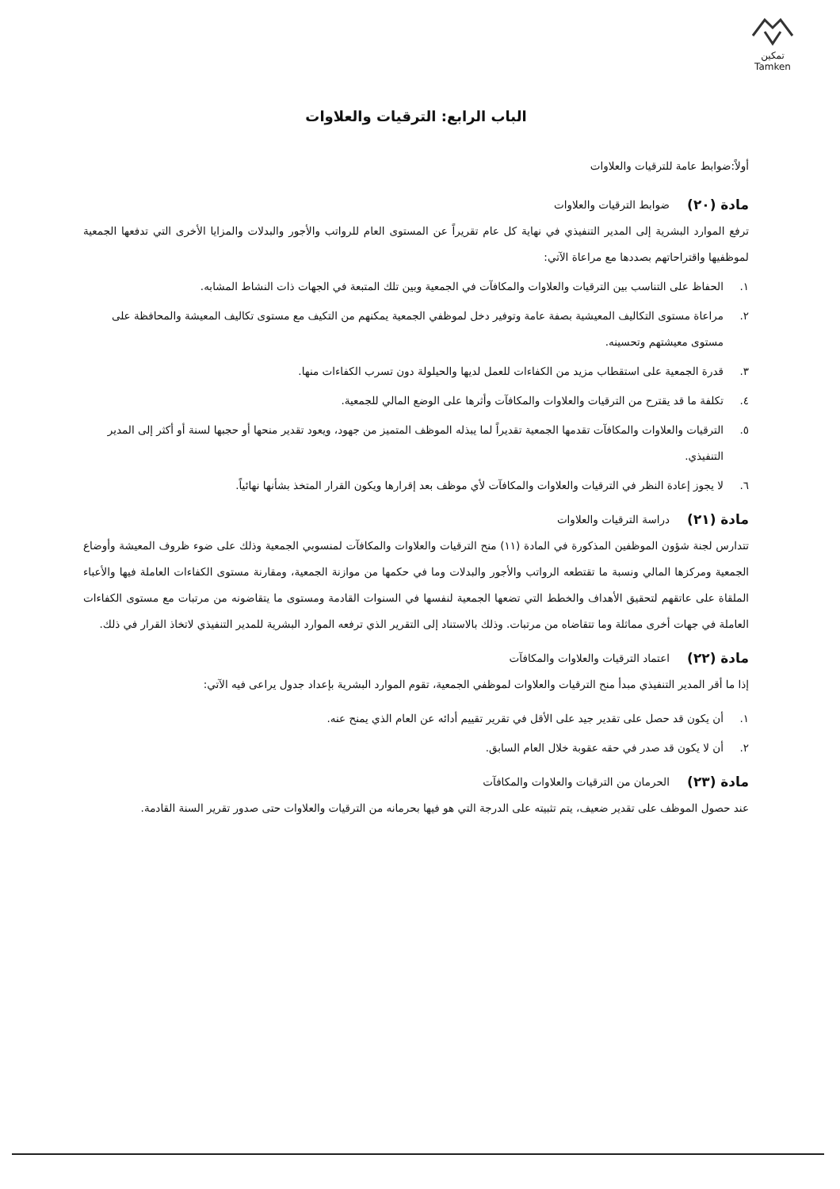تمكين
Tamken
الباب الرابع: الترقيات والعلاوات
أولاً:ضوابط عامة للترقيات والعلاوات
مادة (٢٠)
ضوابط الترقيات والعلاوات
ترفع الموارد البشرية إلى المدير التنفيذي في نهاية كل عام تقريراً عن المستوى العام للرواتب والأجور والبدلات والمزايا الأخرى التي تدفعها الجمعية لموظفيها واقتراحاتهم بصددها مع مراعاة الآتي:
١. الحفاظ على التناسب بين الترقيات والعلاوات والمكافآت في الجمعية وبين تلك المتبعة في الجهات ذات النشاط المشابه.
٢. مراعاة مستوى التكاليف المعيشية بصفة عامة وتوفير دخل لموظفي الجمعية يمكنهم من التكيف مع مستوى تكاليف المعيشة والمحافظة على مستوى معيشتهم وتحسينه.
٣. قدرة الجمعية على استقطاب مزيد من الكفاءات للعمل لديها والحيلولة دون تسرب الكفاءات منها.
٤. تكلفة ما قد يقترح من الترقيات والعلاوات والمكافآت وأثرها على الوضع المالي للجمعية.
٥. الترقيات والعلاوات والمكافآت تقدمها الجمعية تقديراً لما يبذله الموظف المتميز من جهود، ويعود تقدير منحها أو حجبها لسنة أو أكثر إلى المدير التنفيذي.
٦. لا يجوز إعادة النظر في الترقيات والعلاوات والمكافآت لأي موظف بعد إقرارها ويكون القرار المتخذ بشأنها نهائياً.
مادة (٢١)
دراسة الترقيات والعلاوات
تتدارس لجنة شؤون الموظفين المذكورة في المادة (١١) منح الترقيات والعلاوات والمكافآت لمنسوبي الجمعية وذلك على ضوء ظروف المعيشة وأوضاع الجمعية ومركزها المالي ونسبة ما تقتطعه الرواتب والأجور والبدلات وما في حكمها من موازنة الجمعية، ومقارنة مستوى الكفاءات العاملة فيها والأعباء الملقاة على عاتقهم لتحقيق الأهداف والخطط التي تضعها الجمعية لنفسها في السنوات القادمة ومستوى ما يتقاضونه من مرتبات مع مستوى الكفاءات العاملة في جهات أخرى مماثلة وما تتقاضاه من مرتبات. وذلك بالاستناد إلى التقرير الذي ترفعه الموارد البشرية للمدير التنفيذي لاتخاذ القرار في ذلك.
مادة (٢٢)
اعتماد الترقيات والعلاوات والمكافآت
إذا ما أقر المدير التنفيذي مبدأ منح الترقيات والعلاوات لموظفي الجمعية، تقوم الموارد البشرية بإعداد جدول يراعى فيه الآتي:
١. أن يكون قد حصل على تقدير جيد على الأقل في تقرير تقييم أدائه عن العام الذي يمنح عنه.
٢. أن لا يكون قد صدر في حقه عقوبة خلال العام السابق.
مادة (٢٣)
الحرمان من الترقيات والعلاوات والمكافآت
عند حصول الموظف على تقدير ضعيف، يتم تثبيته على الدرجة التي هو فيها بحرمانه من الترقيات والعلاوات حتى صدور تقرير السنة القادمة.